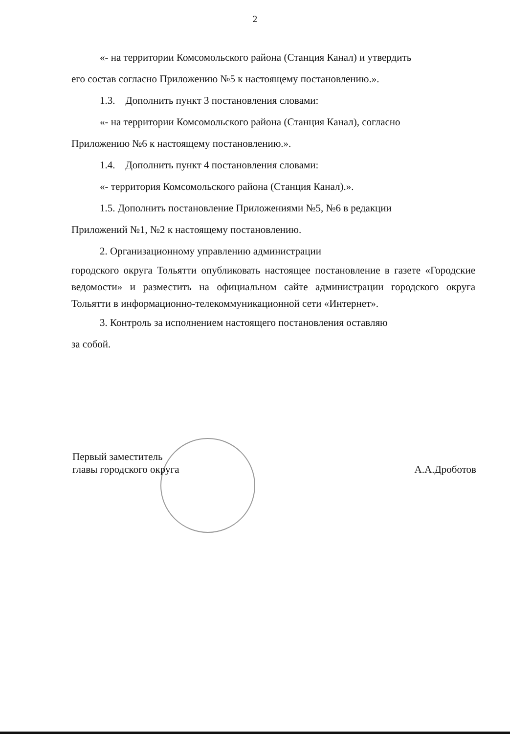2
«- на территории Комсомольского района (Станция Канал) и утвердить
его состав согласно Приложению №5 к настоящему постановлению.».
1.3. Дополнить пункт 3 постановления словами:
«- на территории Комсомольского района (Станция Канал), согласно
Приложению №6 к настоящему постановлению.».
1.4. Дополнить пункт 4 постановления словами:
«- территория Комсомольского района (Станция Канал).».
1.5. Дополнить постановление Приложениями №5, №6 в редакции
Приложений №1, №2 к настоящему постановлению.
2. Организационному управлению администрации
городского округа Тольятти опубликовать настоящее постановление в газете «Городские ведомости» и разместить на официальном сайте администрации городского округа Тольятти в информационно-телекоммуникационной сети «Интернет».
3. Контроль за исполнением настоящего постановления оставляю
за собой.
Первый заместитель
главы городского округа
А.А.Дроботов